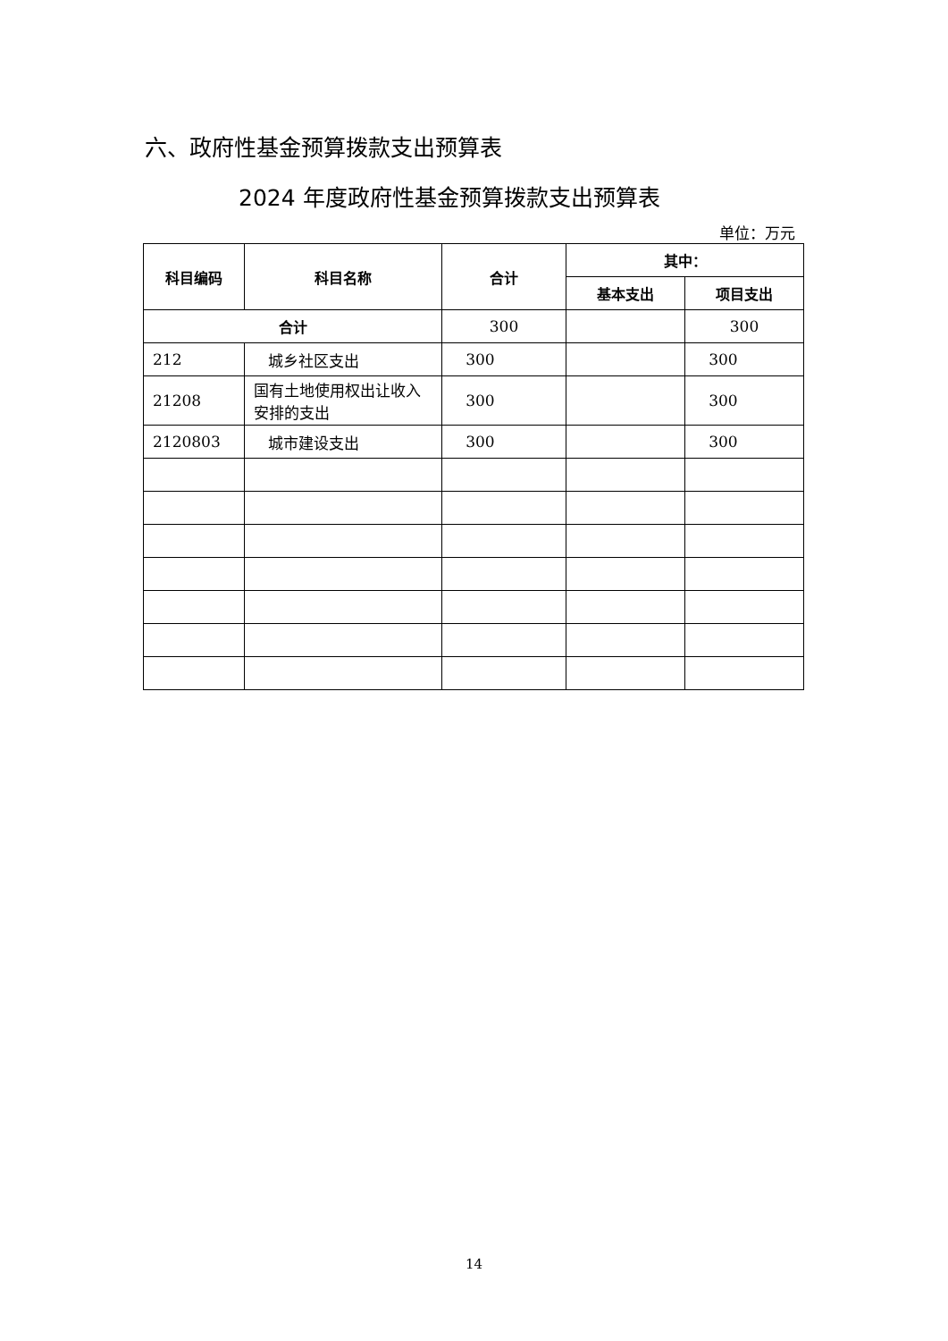六、政府性基金预算拨款支出预算表
2024 年度政府性基金预算拨款支出预算表
单位：万元
| 科目编码 | 科目名称 | 合计 | 其中： | |
| --- | --- | --- | --- | --- |
| | | | 基本支出 | 项目支出 |
| 合计 | | 300 | | 300 |
| 212 | 城乡社区支出 | 300 | | 300 |
| 21208 | 国有土地使用权出让收入安排的支出 | 300 | | 300 |
| 2120803 | 城市建设支出 | 300 | | 300 |
14